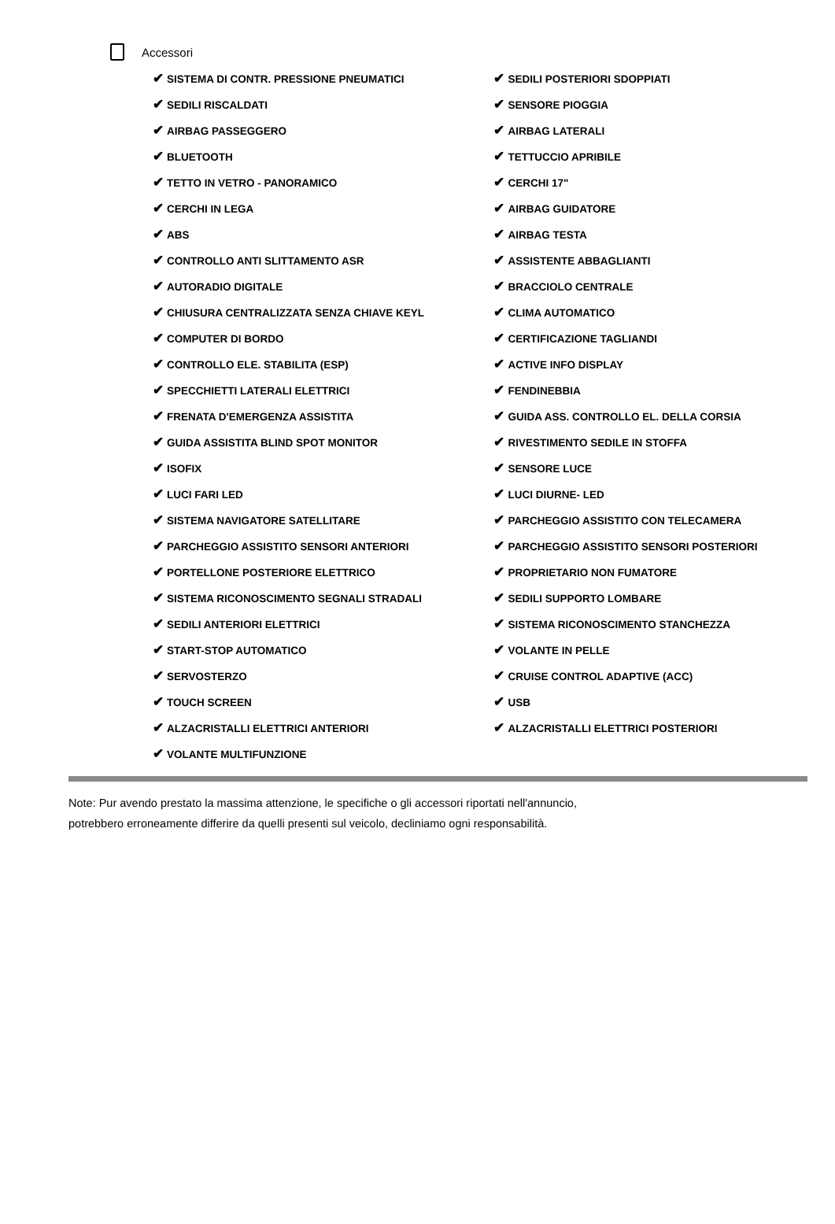Accessori
| ✔ SISTEMA DI CONTR. PRESSIONE PNEUMATICI | ✔ SEDILI POSTERIORI SDOPPIATI |
| ✔ SEDILI RISCALDATI | ✔ SENSORE PIOGGIA |
| ✔ AIRBAG PASSEGGERO | ✔ AIRBAG LATERALI |
| ✔ BLUETOOTH | ✔ TETTUCCIO APRIBILE |
| ✔ TETTO IN VETRO - PANORAMICO | ✔ CERCHI 17" |
| ✔ CERCHI IN LEGA | ✔ AIRBAG GUIDATORE |
| ✔ ABS | ✔ AIRBAG TESTA |
| ✔ CONTROLLO ANTI SLITTAMENTO ASR | ✔ ASSISTENTE ABBAGLIANTI |
| ✔ AUTORADIO DIGITALE | ✔ BRACCIOLO CENTRALE |
| ✔ CHIUSURA CENTRALIZZATA SENZA CHIAVE KEYL | ✔ CLIMA AUTOMATICO |
| ✔ COMPUTER DI BORDO | ✔ CERTIFICAZIONE TAGLIANDI |
| ✔ CONTROLLO ELE. STABILITA (ESP) | ✔ ACTIVE INFO DISPLAY |
| ✔ SPECCHIETTI LATERALI ELETTRICI | ✔ FENDINEBBIA |
| ✔ FRENATA D'EMERGENZA ASSISTITA | ✔ GUIDA ASS. CONTROLLO EL. DELLA CORSIA |
| ✔ GUIDA ASSISTITA BLIND SPOT MONITOR | ✔ RIVESTIMENTO SEDILE IN STOFFA |
| ✔ ISOFIX | ✔ SENSORE LUCE |
| ✔ LUCI FARI LED | ✔ LUCI DIURNE- LED |
| ✔ SISTEMA NAVIGATORE SATELLITARE | ✔ PARCHEGGIO ASSISTITO CON TELECAMERA |
| ✔ PARCHEGGIO ASSISTITO SENSORI ANTERIORI | ✔ PARCHEGGIO ASSISTITO SENSORI POSTERIORI |
| ✔ PORTELLONE POSTERIORE ELETTRICO | ✔ PROPRIETARIO NON FUMATORE |
| ✔ SISTEMA RICONOSCIMENTO SEGNALI STRADALI | ✔ SEDILI SUPPORTO LOMBARE |
| ✔ SEDILI ANTERIORI ELETTRICI | ✔ SISTEMA RICONOSCIMENTO STANCHEZZA |
| ✔ START-STOP AUTOMATICO | ✔ VOLANTE IN PELLE |
| ✔ SERVOSTERZO | ✔ CRUISE CONTROL ADAPTIVE (ACC) |
| ✔ TOUCH SCREEN | ✔ USB |
| ✔ ALZACRISTALLI ELETTRICI ANTERIORI | ✔ ALZACRISTALLI ELETTRICI POSTERIORI |
| ✔ VOLANTE MULTIFUNZIONE | |
Note: Pur avendo prestato la massima attenzione, le specifiche o gli accessori riportati nell'annuncio,
potrebbero erroneamente differire da quelli presenti sul veicolo, decliniamo ogni responsabilità.